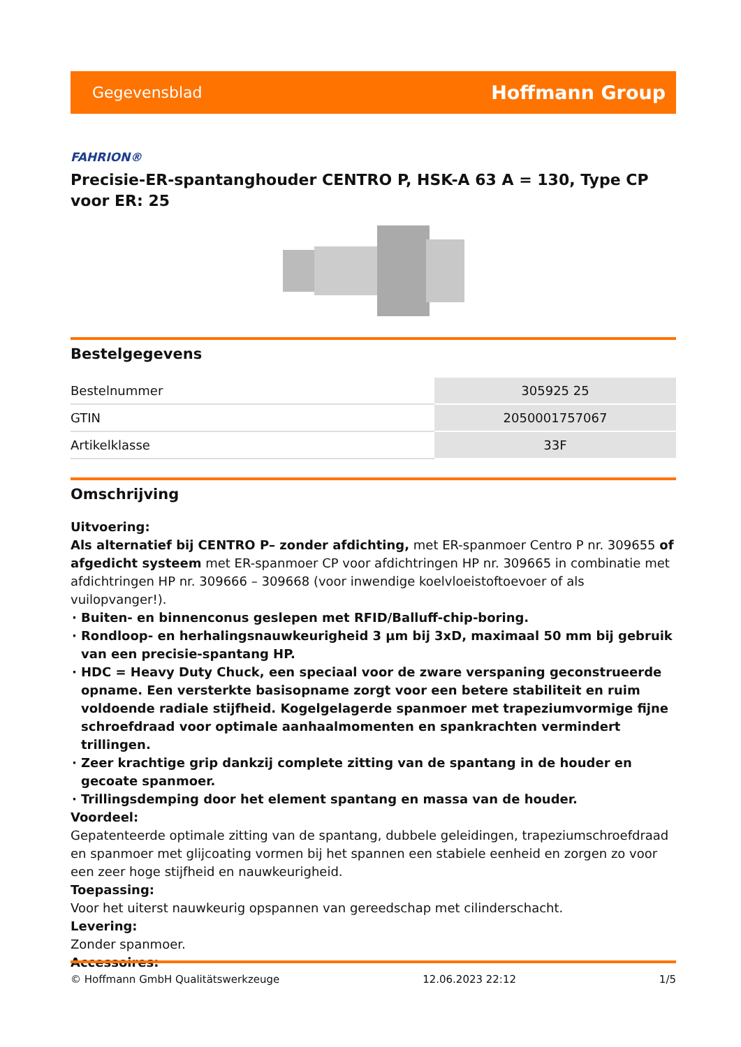Gegevensblad Hoffmann Group
FAHRION®
Precisie-ER-spantanghouder CENTRO P, HSK-A 63 A = 130, Type CP voor ER: 25
Bestelgegevens
| Bestelnummer | 305925 25 |
| GTIN | 2050001757067 |
| Artikelklasse | 33F |
Omschrijving
Uitvoering:
Als alternatief bij CENTRO P– zonder afdichting, met ER-spanmoer Centro P nr. 309655 of afgedicht systeem met ER-spanmoer CP voor afdichtringen HP nr. 309665 in combinatie met afdichtringen HP nr. 309666 – 309668 (voor inwendige koelvloeistoftoevoer of als vuilopvanger!).
Buiten- en binnenconus geslepen met RFID/Balluff-chip-boring.
Rondloop- en herhalingsnauwkeurigheid 3 µm bij 3xD, maximaal 50 mm bij gebruik van een precisie-spantang HP.
HDC = Heavy Duty Chuck, een speciaal voor de zware verspaning geconstrueerde opname. Een versterkte basisopname zorgt voor een betere stabiliteit en ruim voldoende radiale stijfheid. Kogelgelagerde spanmoer met trapeziumvormige fijne schroefdraad voor optimale aanhaalmomenten en spankrachten vermindert trillingen.
Zeer krachtige grip dankzij complete zitting van de spantang in de houder en gecoate spanmoer.
Trillingsdemping door het element spantang en massa van de houder.
Voordeel:
Gepatenteerde optimale zitting van de spantang, dubbele geleidingen, trapeziumschroefdraad en spanmoer met glijcoating vormen bij het spannen een stabiele eenheid en zorgen zo voor een zeer hoge stijfheid en nauwkeurigheid.
Toepassing:
Voor het uiterst nauwkeurig opspannen van gereedschap met cilinderschacht.
Levering:
Zonder spanmoer.
Accessoires:
© Hoffmann GmbH Qualitätswerkzeuge 12.06.2023 22:12 1/5